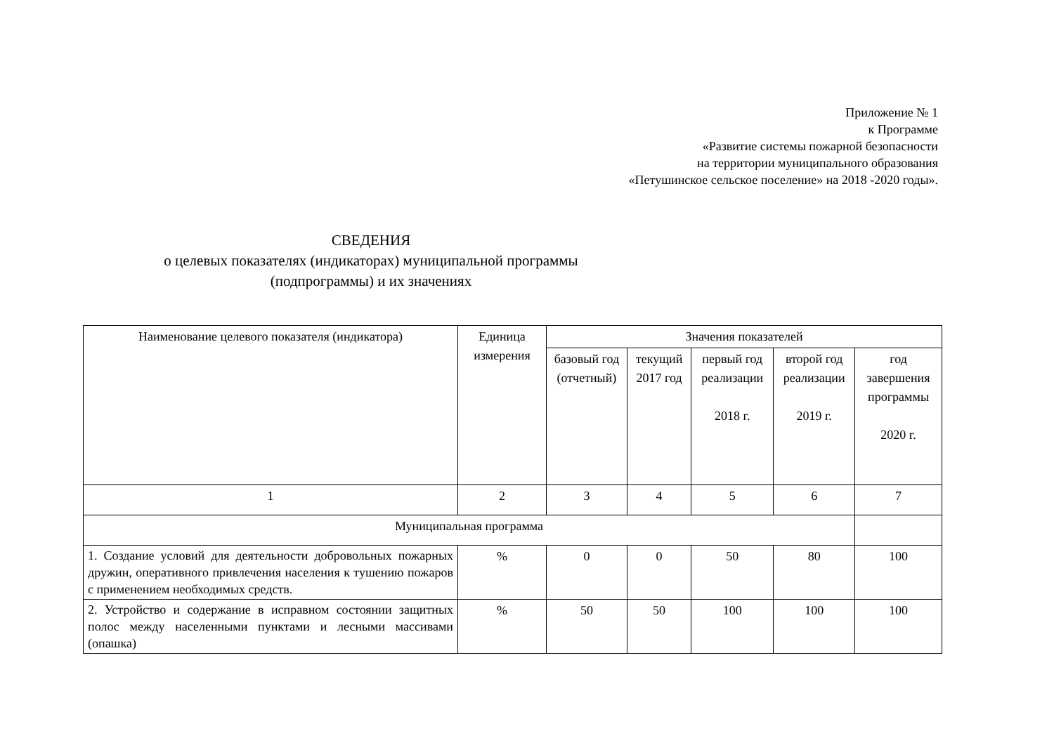Приложение № 1
к Программе
«Развитие системы пожарной безопасности
на территории муниципального образования
«Петушинское сельское поселение» на 2018 -2020 годы».
СВЕДЕНИЯ
о целевых показателях (индикаторах) муниципальной программы
(подпрограммы) и их значениях
| Наименование целевого показателя (индикатора) | Единица измерения | Значения показателей | | | | |
| --- | --- | --- | --- | --- | --- | --- |
| | | базовый год (отчетный) | текущий 2017 год | первый год реализации 2018 г. | второй год реализации 2019 г. | год завершения программы 2020 г. |
| 1 | 2 | 3 | 4 | 5 | 6 | 7 |
| Муниципальная программа | | | | | | |
| 1. Создание условий для деятельности добровольных пожарных дружин, оперативного привлечения населения к тушению пожаров с применением необходимых средств. | % | 0 | 0 | 50 | 80 | 100 |
| 2. Устройство и содержание в исправном состоянии защитных полос между населенными пунктами и лесными массивами (опашка) | % | 50 | 50 | 100 | 100 | 100 |